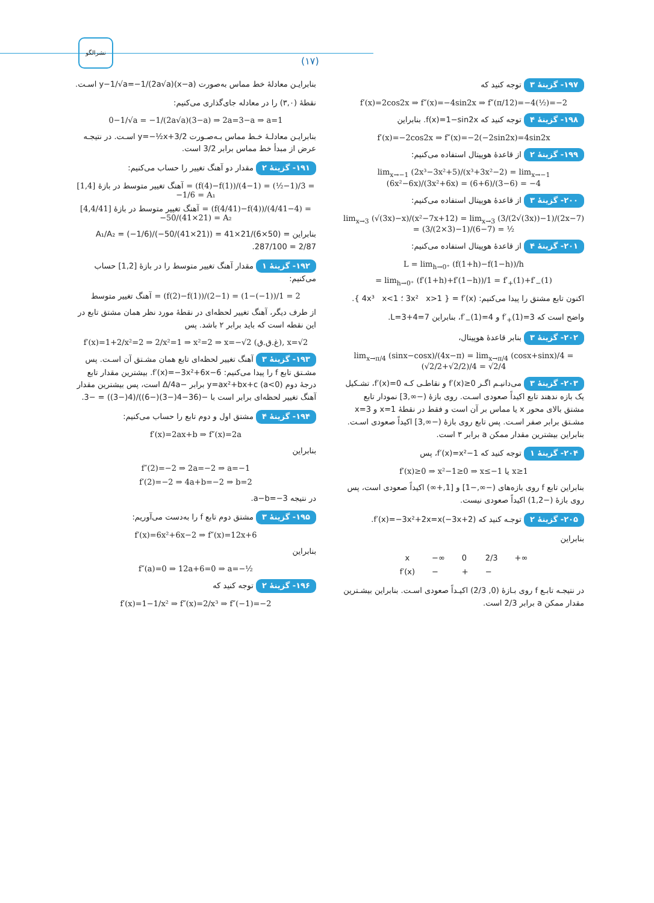نشرالگو
(۱۷)
بنابرایـن معادلهٔ خط مماس به‌صورت y−1/√a=−1/(2a√a)(x−a) اسـت.
نقطهٔ (۳,۰) را در معادله جای‌گذاری می‌کنیم:
0−1/√a = −1/(2a√a)(3−a) ⇒ 2a=3−a ⇒ a=1
بنابرایـن معادلـهٔ خـط مماس بـه‌صـورت y=−½x+3/2 اسـت. در نتیجـه عرض از مبدأ خط مماس برابر 3/2 است.
۱۹۱- گزینهٔ ۲ مقدار دو آهنگ تغییر را حساب می‌کنیم:
آهنگ تغییر متوسط در بازهٔ [1,4] = (f(4)−f(1))/(4−1) = (½−1)/3 = −1/6 = A₁
آهنگ تغییر متوسط در بازهٔ [4,4/41] = (f(4/41)−f(4))/(4/41−4) = −50/(41×21) = A₂
بنابراین A₁/A₂ = (−1/6)/(−50/(41×21)) = 41×21/(6×50) = 287/100 = 2/87.
۱۹۲- گزینهٔ ۱ مقدار آهنگ تغییر متوسط را در بازهٔ [1,2] حساب می‌کنیم:
آهنگ تغییر متوسط = (f(2)−f(1))/(2−1) = (1−(−1))/1 = 2
از طرف دیگر، آهنگ تغییر لحظه‌ای در نقطهٔ مورد نظر همان مشتق تابع در این نقطه است که باید برابر ۲ باشد. پس
f′(x)=1+2/x²=2 ⇒ 2/x²=1 ⇒ x²=2 ⇒ x=−√2 (غ.ق.ق), x=√2
۱۹۳- گزینهٔ ۳ آهنگ تغییر لحظه‌ای تابع همان مشـتق آن اسـت. پس مشـتق تابع f را پیدا می‌کنیم: f′(x)=−3x²+6x−6. بیشترین مقدار تابع درجهٔ دوم y=ax²+bx+c (a<0) برابر −Δ/4a است، پس بیشترین مقدار آهنگ تغییر لحظه‌ای برابر است با −(36−4(−3)(−6))/(4(−3)) = −3.
۱۹۴- گزینهٔ ۴ مشتق اول و دوم تابع را حساب می‌کنیم:
f′(x)=2ax+b ⇒ f″(x)=2a
بنابراین
f″(2)=−2 ⇒ 2a=−2 ⇒ a=−1
f′(2)=−2 ⇒ 4a+b=−2 ⇒ b=2
در نتیجه a−b=−3.
۱۹۵- گزینهٔ ۳ مشتق دوم تابع f را به‌دست می‌آوریم:
f′(x)=6x²+6x−2 ⇒ f″(x)=12x+6
بنابراین
f″(a)=0 ⇒ 12a+6=0 ⇒ a=−½
۱۹۶- گزینهٔ ۲ توجه کنید که
f′(x)=1−1/x² ⇒ f″(x)=2/x³ ⇒ f″(−1)=−2
۱۹۷- گزینهٔ ۳ توجه کنید که
f′(x)=2cos2x ⇒ f″(x)=−4sin2x ⇒ f″(π/12)=−4(½)=−2
۱۹۸- گزینهٔ ۴ توجه کنید که f(x)=1−sin2x. بنابراین
f′(x)=−2cos2x ⇒ f″(x)=−2(−2sin2x)=4sin2x
۱۹۹- گزینهٔ ۲ از قاعدهٔ هوپیتال استفاده می‌کنیم:
lim<sub>x→−1</sub> (2x³−3x²+5)/(x³+3x²−2) = lim<sub>x→−1</sub> (6x²−6x)/(3x²+6x) = (6+6)/(3−6) = −4
۲۰۰- گزینهٔ ۳ از قاعدهٔ هوپیتال استفاده می‌کنیم:
lim<sub>x→3</sub> (√(3x)−x)/(x²−7x+12) = lim<sub>x→3</sub> (3/(2√(3x))−1)/(2x−7) = (3/(2×3)−1)/(6−7) = ½
۲۰۱- گزینهٔ ۴ از قاعدهٔ هوپیتال استفاده می‌کنیم:
L = lim<sub>h→0⁺</sub> (f(1+h)−f(1−h))/h
= lim<sub>h→0⁺</sub> (f′(1+h)+f′(1−h))/1 = f′<sub>+</sub>(1)+f′<sub>−</sub>(1)
اکنون تابع مشتق را پیدا می‌کنیم: f′(x) = { 3x² x>1 ؛ 4x³ x<1 }.
واضح است که f′<sub>+</sub>(1)=3 و f′<sub>−</sub>(1)=4، بنابراین L=3+4=7.
۲۰۲- گزینهٔ ۳ بنابر قاعدهٔ هوپیتال،
lim<sub>x→π/4</sub> (sinx−cosx)/(4x−π) = lim<sub>x→π/4</sub> (cosx+sinx)/4 = (√2/2+√2/2)/4 = √2/4
۲۰۳- گزینهٔ ۳ می‌دانیـم اگـر f′(x)≥0 و نقاطـی کـه f′(x)=0، تشـکیل یک بازه ندهند تابع اکیداً صعودی اسـت. روی بازهٔ (−∞,3] نمودار تابع مشتق بالای محور x یا مماس بر آن است و فقط در نقطهٔ x=1 و x=3 مشـتق برابر صفر اسـت. پس تابع روی بازهٔ (−∞,3] اکیداً صعودی اسـت. بنابراین بیشترین مقدار ممکن a برابر ۳ است.
۲۰۴- گزینهٔ ۱ توجه کنید که f′(x)=x²−1، پس
f′(x)≥0 ⇒ x²−1≥0 ⇒ x≤−1 یا x≥1
بنابراین تابع f روی بازه‌های (−∞,−1] و [1,+∞) اکیداً صعودی است، پس روی بازهٔ (−1,2) اکیداً صعودی نیست.
۲۰۵- گزینهٔ ۲ توجـه کنید که f′(x)=−3x²+2x=x(−3x+2).
بنابراین
| x | −∞ | 0 | 2/3 | +∞ |
| f′(x) | − | + | − | |
در نتیجـه تابـع f روی بـازهٔ (0, 2/3) اکیـداً صعودی اسـت. بنابراین بیشـترین مقدار ممکن a برابر 2/3 است.